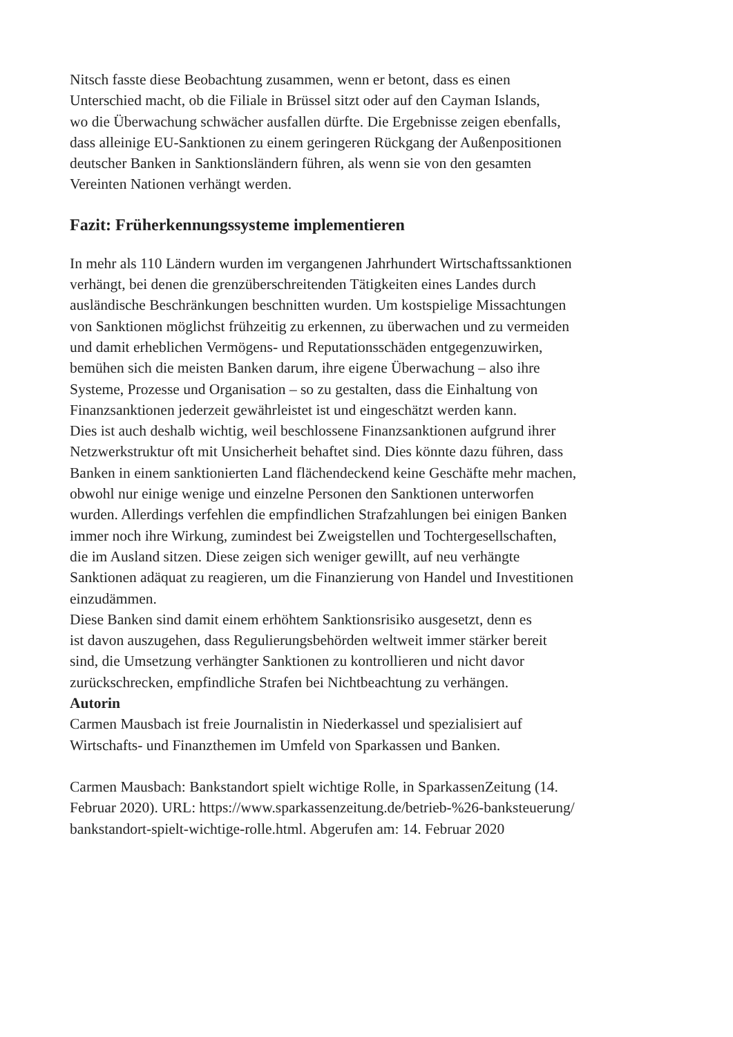Nitsch fasste diese Beobachtung zusammen, wenn er betont, dass es einen
Unterschied macht, ob die Filiale in Brüssel sitzt oder auf den Cayman Islands,
wo die Überwachung schwächer ausfallen dürfte. Die Ergebnisse zeigen ebenfalls,
dass alleinige EU-Sanktionen zu einem geringeren Rückgang der Außenpositionen
deutscher Banken in Sanktionsländern führen, als wenn sie von den gesamten
Vereinten Nationen verhängt werden.
Fazit: Früherkennungssysteme implementieren
In mehr als 110 Ländern wurden im vergangenen Jahrhundert Wirtschaftssanktionen
verhängt, bei denen die grenzüberschreitenden Tätigkeiten eines Landes durch
ausländische Beschränkungen beschnitten wurden. Um kostspielige Missachtungen
von Sanktionen möglichst frühzeitig zu erkennen, zu überwachen und zu vermeiden
und damit erheblichen Vermögens- und Reputationsschäden entgegenzuwirken,
bemühen sich die meisten Banken darum, ihre eigene Überwachung – also ihre
Systeme, Prozesse und Organisation – so zu gestalten, dass die Einhaltung von
Finanzsanktionen jederzeit gewährleistet ist und eingeschätzt werden kann.
Dies ist auch deshalb wichtig, weil beschlossene Finanzsanktionen aufgrund ihrer
Netzwerkstruktur oft mit Unsicherheit behaftet sind. Dies könnte dazu führen, dass
Banken in einem sanktionierten Land flächendeckend keine Geschäfte mehr machen,
obwohl nur einige wenige und einzelne Personen den Sanktionen unterworfen
wurden. Allerdings verfehlen die empfindlichen Strafzahlungen bei einigen Banken
immer noch ihre Wirkung, zumindest bei Zweigstellen und Tochtergesellschaften,
die im Ausland sitzen. Diese zeigen sich weniger gewillt, auf neu verhängte
Sanktionen adäquat zu reagieren, um die Finanzierung von Handel und Investitionen
einzudämmen.
Diese Banken sind damit einem erhöhtem Sanktionsrisiko ausgesetzt, denn es
ist davon auszugehen, dass Regulierungsbehörden weltweit immer stärker bereit
sind, die Umsetzung verhängter Sanktionen zu kontrollieren und nicht davor
zurückschrecken, empfindliche Strafen bei Nichtbeachtung zu verhängen.
Autorin
Carmen Mausbach ist freie Journalistin in Niederkassel und spezialisiert auf
Wirtschafts- und Finanzthemen im Umfeld von Sparkassen und Banken.
Carmen Mausbach: Bankstandort spielt wichtige Rolle, in SparkassenZeitung (14.
Februar 2020). URL: https://www.sparkassenzeitung.de/betrieb-%26-banksteuerung/
bankstandort-spielt-wichtige-rolle.html. Abgerufen am: 14. Februar 2020